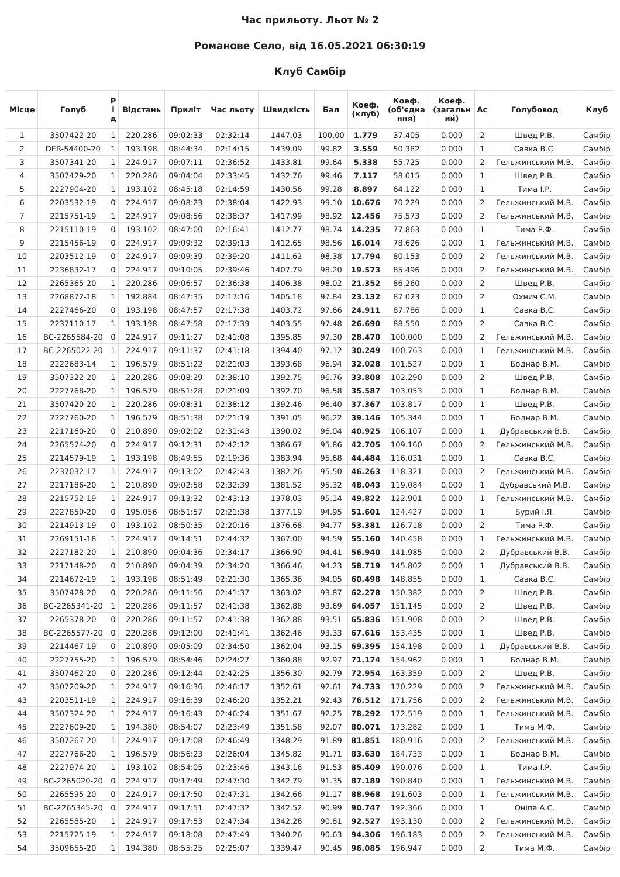Час прильоту. Льот № 2
Романове Село, від 16.05.2021 06:30:19
Клуб Самбір
| Місце | Голуб | Р і д | Відстань | Приліт | Час льоту | Швидкість | Бал | Коеф. (клуб) | Коеф. (об'єдна ння) | Коеф. (загальн ий) | Ас | Голубовод | Клуб |
| --- | --- | --- | --- | --- | --- | --- | --- | --- | --- | --- | --- | --- | --- |
| 1 | 3507422-20 | 1 | 220.286 | 09:02:33 | 02:32:14 | 1447.03 | 100.00 | 1.779 | 37.405 | 0.000 | 2 | Швед Р.В. | Самбір |
| 2 | DER-54400-20 | 1 | 193.198 | 08:44:34 | 02:14:15 | 1439.09 | 99.82 | 3.559 | 50.382 | 0.000 | 1 | Савка В.С. | Самбір |
| 3 | 3507341-20 | 1 | 224.917 | 09:07:11 | 02:36:52 | 1433.81 | 99.64 | 5.338 | 55.725 | 0.000 | 2 | Гельжинський М.В. | Самбір |
| 4 | 3507429-20 | 1 | 220.286 | 09:04:04 | 02:33:45 | 1432.76 | 99.46 | 7.117 | 58.015 | 0.000 | 1 | Швед Р.В. | Самбір |
| 5 | 2227904-20 | 1 | 193.102 | 08:45:18 | 02:14:59 | 1430.56 | 99.28 | 8.897 | 64.122 | 0.000 | 1 | Тима І.Р. | Самбір |
| 6 | 2203532-19 | 0 | 224.917 | 09:08:23 | 02:38:04 | 1422.93 | 99.10 | 10.676 | 70.229 | 0.000 | 2 | Гельжинський М.В. | Самбір |
| 7 | 2215751-19 | 1 | 224.917 | 09:08:56 | 02:38:37 | 1417.99 | 98.92 | 12.456 | 75.573 | 0.000 | 2 | Гельжинський М.В. | Самбір |
| 8 | 2215110-19 | 0 | 193.102 | 08:47:00 | 02:16:41 | 1412.77 | 98.74 | 14.235 | 77.863 | 0.000 | 1 | Тима Р.Ф. | Самбір |
| 9 | 2215456-19 | 0 | 224.917 | 09:09:32 | 02:39:13 | 1412.65 | 98.56 | 16.014 | 78.626 | 0.000 | 1 | Гельжинський М.В. | Самбір |
| 10 | 2203512-19 | 0 | 224.917 | 09:09:39 | 02:39:20 | 1411.62 | 98.38 | 17.794 | 80.153 | 0.000 | 2 | Гельжинський М.В. | Самбір |
| 11 | 2236832-17 | 0 | 224.917 | 09:10:05 | 02:39:46 | 1407.79 | 98.20 | 19.573 | 85.496 | 0.000 | 2 | Гельжинський М.В. | Самбір |
| 12 | 2265365-20 | 1 | 220.286 | 09:06:57 | 02:36:38 | 1406.38 | 98.02 | 21.352 | 86.260 | 0.000 | 2 | Швед Р.В. | Самбір |
| 13 | 2268872-18 | 1 | 192.884 | 08:47:35 | 02:17:16 | 1405.18 | 97.84 | 23.132 | 87.023 | 0.000 | 2 | Охнич С.М. | Самбір |
| 14 | 2227466-20 | 0 | 193.198 | 08:47:57 | 02:17:38 | 1403.72 | 97.66 | 24.911 | 87.786 | 0.000 | 1 | Савка В.С. | Самбір |
| 15 | 2237110-17 | 1 | 193.198 | 08:47:58 | 02:17:39 | 1403.55 | 97.48 | 26.690 | 88.550 | 0.000 | 2 | Савка В.С. | Самбір |
| 16 | ВС-2265584-20 | 0 | 224.917 | 09:11:27 | 02:41:08 | 1395.85 | 97.30 | 28.470 | 100.000 | 0.000 | 2 | Гельжинський М.В. | Самбір |
| 17 | ВС-2265022-20 | 1 | 224.917 | 09:11:37 | 02:41:18 | 1394.40 | 97.12 | 30.249 | 100.763 | 0.000 | 1 | Гельжинський М.В. | Самбір |
| 18 | 2222683-14 | 1 | 196.579 | 08:51:22 | 02:21:03 | 1393.68 | 96.94 | 32.028 | 101.527 | 0.000 | 1 | Боднар В.М. | Самбір |
| 19 | 3507322-20 | 1 | 220.286 | 09:08:29 | 02:38:10 | 1392.75 | 96.76 | 33.808 | 102.290 | 0.000 | 2 | Швед Р.В. | Самбір |
| 20 | 2227768-20 | 1 | 196.579 | 08:51:28 | 02:21:09 | 1392.70 | 96.58 | 35.587 | 103.053 | 0.000 | 1 | Боднар В.М. | Самбір |
| 21 | 3507420-20 | 1 | 220.286 | 09:08:31 | 02:38:12 | 1392.46 | 96.40 | 37.367 | 103.817 | 0.000 | 1 | Швед Р.В. | Самбір |
| 22 | 2227760-20 | 1 | 196.579 | 08:51:38 | 02:21:19 | 1391.05 | 96.22 | 39.146 | 105.344 | 0.000 | 1 | Боднар В.М. | Самбір |
| 23 | 2217160-20 | 0 | 210.890 | 09:02:02 | 02:31:43 | 1390.02 | 96.04 | 40.925 | 106.107 | 0.000 | 1 | Дубравський В.В. | Самбір |
| 24 | 2265574-20 | 0 | 224.917 | 09:12:31 | 02:42:12 | 1386.67 | 95.86 | 42.705 | 109.160 | 0.000 | 2 | Гельжинський М.В. | Самбір |
| 25 | 2214579-19 | 1 | 193.198 | 08:49:55 | 02:19:36 | 1383.94 | 95.68 | 44.484 | 116.031 | 0.000 | 1 | Савка В.С. | Самбір |
| 26 | 2237032-17 | 1 | 224.917 | 09:13:02 | 02:42:43 | 1382.26 | 95.50 | 46.263 | 118.321 | 0.000 | 2 | Гельжинський М.В. | Самбір |
| 27 | 2217186-20 | 1 | 210.890 | 09:02:58 | 02:32:39 | 1381.52 | 95.32 | 48.043 | 119.084 | 0.000 | 1 | Дубравський М.В. | Самбір |
| 28 | 2215752-19 | 1 | 224.917 | 09:13:32 | 02:43:13 | 1378.03 | 95.14 | 49.822 | 122.901 | 0.000 | 1 | Гельжинський М.В. | Самбір |
| 29 | 2227850-20 | 0 | 195.056 | 08:51:57 | 02:21:38 | 1377.19 | 94.95 | 51.601 | 124.427 | 0.000 | 1 | Бурий І.Я. | Самбір |
| 30 | 2214913-19 | 0 | 193.102 | 08:50:35 | 02:20:16 | 1376.68 | 94.77 | 53.381 | 126.718 | 0.000 | 2 | Тима Р.Ф. | Самбір |
| 31 | 2269151-18 | 1 | 224.917 | 09:14:51 | 02:44:32 | 1367.00 | 94.59 | 55.160 | 140.458 | 0.000 | 1 | Гельжинський М.В. | Самбір |
| 32 | 2227182-20 | 1 | 210.890 | 09:04:36 | 02:34:17 | 1366.90 | 94.41 | 56.940 | 141.985 | 0.000 | 2 | Дубравський В.В. | Самбір |
| 33 | 2217148-20 | 0 | 210.890 | 09:04:39 | 02:34:20 | 1366.46 | 94.23 | 58.719 | 145.802 | 0.000 | 1 | Дубравський В.В. | Самбір |
| 34 | 2214672-19 | 1 | 193.198 | 08:51:49 | 02:21:30 | 1365.36 | 94.05 | 60.498 | 148.855 | 0.000 | 1 | Савка В.С. | Самбір |
| 35 | 3507428-20 | 0 | 220.286 | 09:11:56 | 02:41:37 | 1363.02 | 93.87 | 62.278 | 150.382 | 0.000 | 2 | Швед Р.В. | Самбір |
| 36 | ВС-2265341-20 | 1 | 220.286 | 09:11:57 | 02:41:38 | 1362.88 | 93.69 | 64.057 | 151.145 | 0.000 | 2 | Швед Р.В. | Самбір |
| 37 | 2265378-20 | 0 | 220.286 | 09:11:57 | 02:41:38 | 1362.88 | 93.51 | 65.836 | 151.908 | 0.000 | 2 | Швед Р.В. | Самбір |
| 38 | ВС-2265577-20 | 0 | 220.286 | 09:12:00 | 02:41:41 | 1362.46 | 93.33 | 67.616 | 153.435 | 0.000 | 1 | Швед Р.В. | Самбір |
| 39 | 2214467-19 | 0 | 210.890 | 09:05:09 | 02:34:50 | 1362.04 | 93.15 | 69.395 | 154.198 | 0.000 | 1 | Дубравський В.В. | Самбір |
| 40 | 2227755-20 | 1 | 196.579 | 08:54:46 | 02:24:27 | 1360.88 | 92.97 | 71.174 | 154.962 | 0.000 | 1 | Боднар В.М. | Самбір |
| 41 | 3507462-20 | 0 | 220.286 | 09:12:44 | 02:42:25 | 1356.30 | 92.79 | 72.954 | 163.359 | 0.000 | 2 | Швед Р.В. | Самбір |
| 42 | 3507209-20 | 1 | 224.917 | 09:16:36 | 02:46:17 | 1352.61 | 92.61 | 74.733 | 170.229 | 0.000 | 2 | Гельжинський М.В. | Самбір |
| 43 | 2203511-19 | 1 | 224.917 | 09:16:39 | 02:46:20 | 1352.21 | 92.43 | 76.512 | 171.756 | 0.000 | 2 | Гельжинський М.В. | Самбір |
| 44 | 3507324-20 | 1 | 224.917 | 09:16:43 | 02:46:24 | 1351.67 | 92.25 | 78.292 | 172.519 | 0.000 | 1 | Гельжинський М.В. | Самбір |
| 45 | 2227609-20 | 1 | 194.380 | 08:54:07 | 02:23:49 | 1351.58 | 92.07 | 80.071 | 173.282 | 0.000 | 1 | Тима М.Ф. | Самбір |
| 46 | 3507267-20 | 1 | 224.917 | 09:17:08 | 02:46:49 | 1348.29 | 91.89 | 81.851 | 180.916 | 0.000 | 2 | Гельжинський М.В. | Самбір |
| 47 | 2227766-20 | 1 | 196.579 | 08:56:23 | 02:26:04 | 1345.82 | 91.71 | 83.630 | 184.733 | 0.000 | 1 | Боднар В.М. | Самбір |
| 48 | 2227974-20 | 1 | 193.102 | 08:54:05 | 02:23:46 | 1343.16 | 91.53 | 85.409 | 190.076 | 0.000 | 1 | Тима І.Р. | Самбір |
| 49 | ВС-2265020-20 | 0 | 224.917 | 09:17:49 | 02:47:30 | 1342.79 | 91.35 | 87.189 | 190.840 | 0.000 | 1 | Гельжинський М.В. | Самбір |
| 50 | 2265595-20 | 0 | 224.917 | 09:17:50 | 02:47:31 | 1342.66 | 91.17 | 88.968 | 191.603 | 0.000 | 1 | Гельжинський М.В. | Самбір |
| 51 | ВС-2265345-20 | 0 | 224.917 | 09:17:51 | 02:47:32 | 1342.52 | 90.99 | 90.747 | 192.366 | 0.000 | 1 | Оніпа А.С. | Самбір |
| 52 | 2265585-20 | 1 | 224.917 | 09:17:53 | 02:47:34 | 1342.26 | 90.81 | 92.527 | 193.130 | 0.000 | 2 | Гельжинський М.В. | Самбір |
| 53 | 2215725-19 | 1 | 224.917 | 09:18:08 | 02:47:49 | 1340.26 | 90.63 | 94.306 | 196.183 | 0.000 | 2 | Гельжинський М.В. | Самбір |
| 54 | 3509655-20 | 1 | 194.380 | 08:55:25 | 02:25:07 | 1339.47 | 90.45 | 96.085 | 196.947 | 0.000 | 2 | Тима М.Ф. | Самбір |